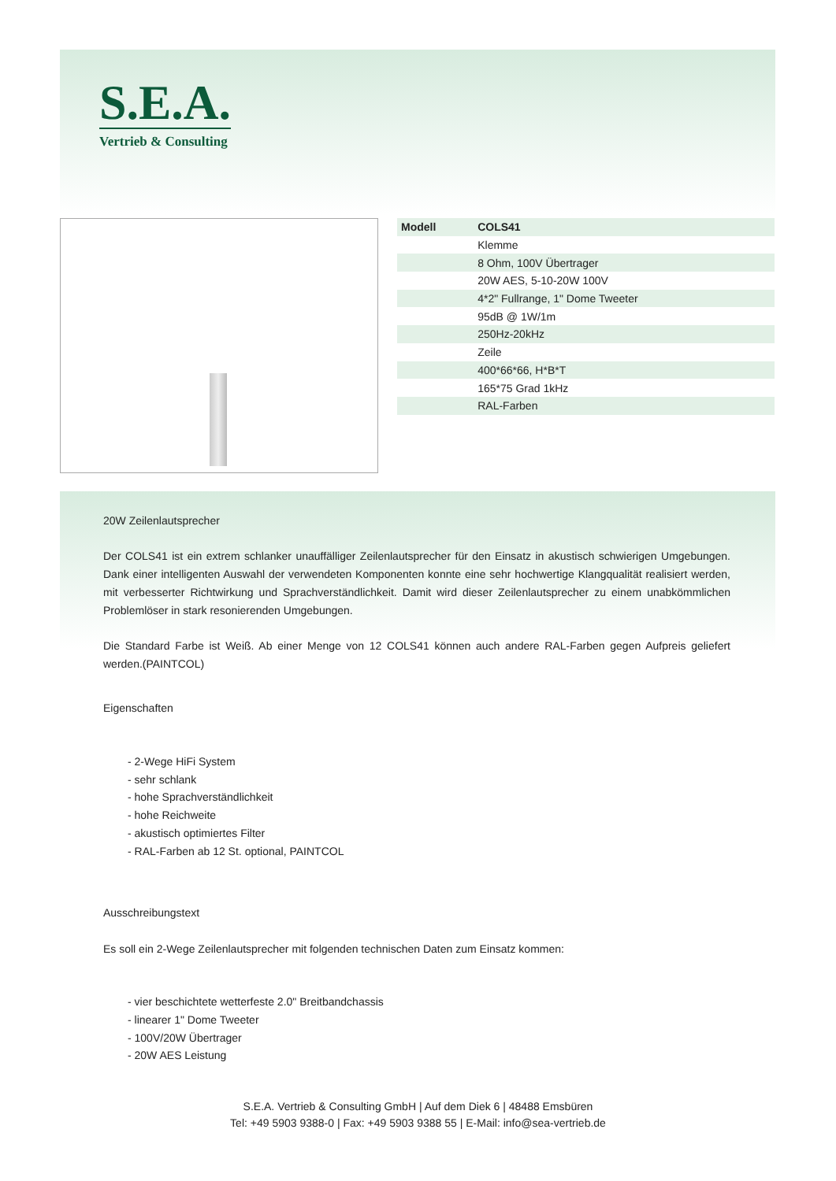S.E.A.
Vertrieb & Consulting
| Modell | COLS41 |
| --- | --- |
| | Klemme |
| | 8 Ohm, 100V Übertrager |
| | 20W AES, 5-10-20W 100V |
| | 4*2" Fullrange, 1" Dome Tweeter |
| | 95dB @ 1W/1m |
| | 250Hz-20kHz |
| | Zeile |
| | 400*66*66, H*B*T |
| | 165*75 Grad 1kHz |
| | RAL-Farben |
20W Zeilenlautsprecher
Der COLS41 ist ein extrem schlanker unauffälliger Zeilenlautsprecher für den Einsatz in akustisch schwierigen Umgebungen. Dank einer intelligenten Auswahl der verwendeten Komponenten konnte eine sehr hochwertige Klangqualität realisiert werden, mit verbesserter Richtwirkung und Sprachverständlichkeit. Damit wird dieser Zeilenlautsprecher zu einem unabkömmlichen Problemlöser in stark resonierenden Umgebungen.
Die Standard Farbe ist Weiß. Ab einer Menge von 12 COLS41 können auch andere RAL-Farben gegen Aufpreis geliefert werden.(PAINTCOL)
Eigenschaften
- 2-Wege HiFi System
- sehr schlank
- hohe Sprachverständlichkeit
- hohe Reichweite
- akustisch optimiertes Filter
- RAL-Farben ab 12 St. optional, PAINTCOL
Ausschreibungstext
Es soll ein 2-Wege Zeilenlautsprecher mit folgenden technischen Daten zum Einsatz kommen:
- vier beschichtete wetterfeste 2.0" Breitbandchassis
- linearer 1" Dome Tweeter
- 100V/20W Übertrager
- 20W AES Leistung
S.E.A. Vertrieb & Consulting GmbH | Auf dem Diek 6 | 48488 Emsbüren
Tel: +49 5903 9388-0 | Fax: +49 5903 9388 55 | E-Mail: info@sea-vertrieb.de